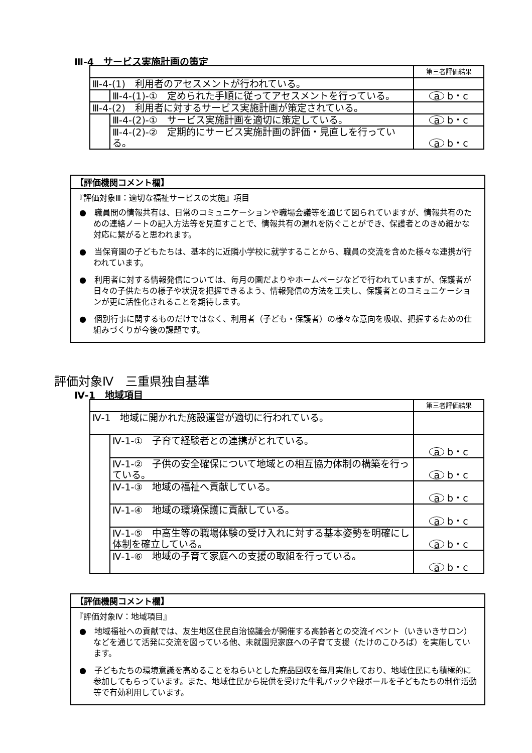Ⅲ-4　サービス実施計画の策定
| | | 第三者評価結果 |
| Ⅲ-4-(1) 利用者のアセスメントが行われている。 | | |
| | Ⅲ-4-(1)-① 定められた手順に従ってアセスメントを行っている。 | a b・c |
| Ⅲ-4-(2) 利用者に対するサービス実施計画が策定されている。 | | |
| | Ⅲ-4-(2)-① サービス実施計画を適切に策定している。 | a b・c |
| | Ⅲ-4-(2)-② 定期的にサービス実施計画の評価・見直しを行っている。 | a b・c |
【評価機関コメント欄】
『評価対象Ⅲ：適切な福祉サービスの実施』項目
●　職員間の情報共有は、日常のコミュニケーションや職場会議等を通じて図られていますが、情報共有のための連絡ノートの記入方法等を見直すことで、情報共有の漏れを防ぐことができ、保護者とのきめ細かな対応に繋がると思われます。
●　当保育園の子どもたちは、基本的に近隣小学校に就学することから、職員の交流を含めた様々な連携が行われています。
●　利用者に対する情報発信については、毎月の園だよりやホームページなどで行われていますが、保護者が日々の子供たちの様子や状況を把握できるよう、情報発信の方法を工夫し、保護者とのコミュニケーションが更に活性化されることを期待します。
●　個別行事に関するものだけではなく、利用者（子ども・保護者）の様々な意向を吸収、把握するための仕組みづくりが今後の課題です。
評価対象Ⅳ　三重県独自基準
Ⅳ-1　地域項目
| | | 第三者評価結果 |
| Ⅳ-1 地域に開かれた施設運営が適切に行われている。 | | |
| | Ⅳ-1-① 子育て経験者との連携がとれている。 | a b・c |
| | Ⅳ-1-② 子供の安全確保について地域との相互協力体制の構築を行っている。 | a b・c |
| | Ⅳ-1-③ 地域の福祉へ貢献している。 | a b・c |
| | Ⅳ-1-④ 地域の環境保護に貢献している。 | a b・c |
| | Ⅳ-1-⑤ 中高生等の職場体験の受け入れに対する基本姿勢を明確にし体制を確立している。 | a b・c |
| | Ⅳ-1-⑥ 地域の子育て家庭への支援の取組を行っている。 | a b・c |
【評価機関コメント欄】
『評価対象Ⅳ：地域項目』
●　地域福祉への貢献では、友生地区住民自治協議会が開催する高齢者との交流イベント（いきいきサロン）などを通じて活発に交流を図っている他、未就園児家庭への子育て支援（たけのこひろば）を実施しています。
●　子どもたちの環境意識を高めることをねらいとした廃品回収を毎月実施しており、地域住民にも積極的に参加してもらっています。また、地域住民から提供を受けた牛乳パックや段ボールを子どもたちの制作活動等で有効利用しています。